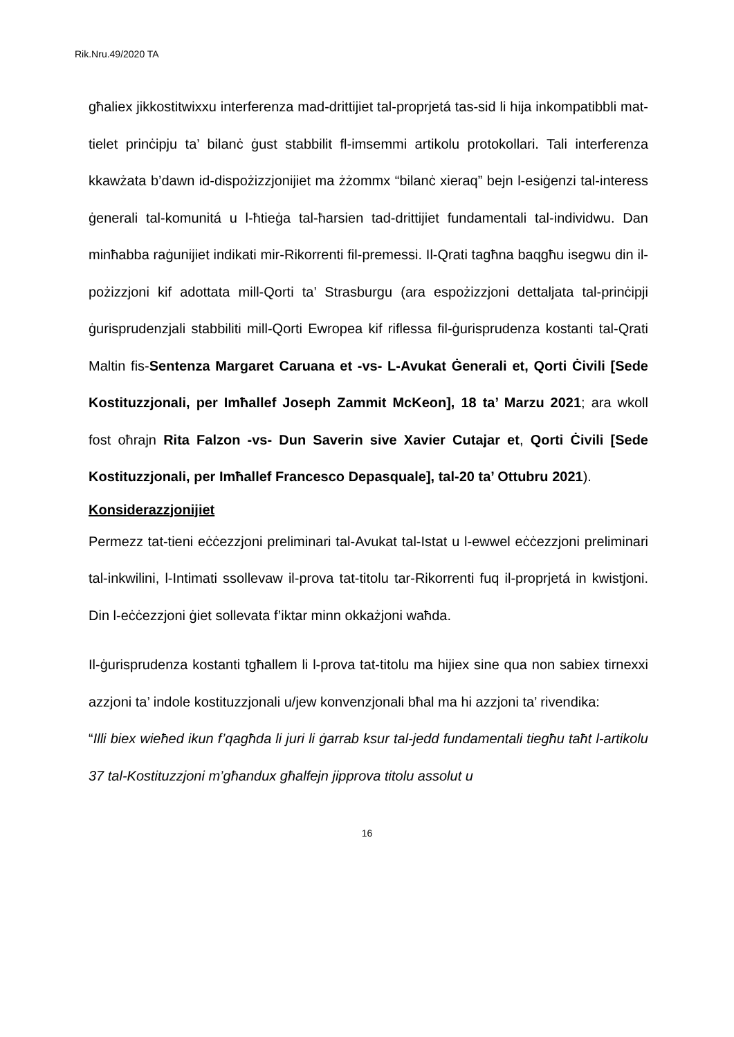Rik.Nru.49/2020 TA
għaliex jikkostitwixxu interferenza mad-drittijiet tal-proprjetá tas-sid li hija inkompatibbli mat-tielet prinċipju ta’ bilanċ ġust stabbilit fl-imsemmi artikolu protokollari. Tali interferenza kkawżata b’dawn id-dispożizzjonijiet ma żżommx “bilanċ xieraq” bejn l-esiġenzi tal-interess ġenerali tal-komunitá u l-ħtieġa tal-ħarsien tad-drittijiet fundamentali tal-individwu. Dan minħabba raġunijiet indikati mir-Rikorrenti fil-premessi. Il-Qrati tagħna baqgħu isegwu din il-pożizzjoni kif adottata mill-Qorti ta’ Strasburgu (ara espożizzjoni dettaljata tal-prinċipji ġurisprudenzjali stabbiliti mill-Qorti Ewropea kif riflessa fil-ġurisprudenza kostanti tal-Qrati Maltin fis-Sentenza Margaret Caruana et -vs- L-Avukat Ġenerali et, Qorti Ċivili [Sede Kostituzzjonali, per Imħallef Joseph Zammit McKeon], 18 ta’ Marzu 2021; ara wkoll fost oħrajn Rita Falzon -vs- Dun Saverin sive Xavier Cutajar et, Qorti Ċivili [Sede Kostituzzjonali, per Imħallef Francesco Depasquale], tal-20 ta’ Ottubru 2021).
Konsiderazzjonijiet
Permezz tat-tieni eċċezzjoni preliminari tal-Avukat tal-Istat u l-ewwel eċċezzjoni preliminari tal-inkwilini, l-Intimati ssollevaw il-prova tat-titolu tar-Rikorrenti fuq il-proprjetá in kwistjoni. Din l-eċċezzjoni ġiet sollevata f’iktar minn okkażjoni waħda.
Il-ġurisprudenza kostanti tgħallem li l-prova tat-titolu ma hijiex sine qua non sabiex tirnexxi azzjoni ta’ indole kostituzzjonali u/jew konvenzjonali bħal ma hi azzjoni ta’ rivendika:
“Illi biex wieħed ikun f’qagħda li juri li ġarrab ksur tal-jedd fundamentali tiegħu taħt l-artikolu 37 tal-Kostituzzjoni m’għandux għalfejn jipprova titolu assolut u
16